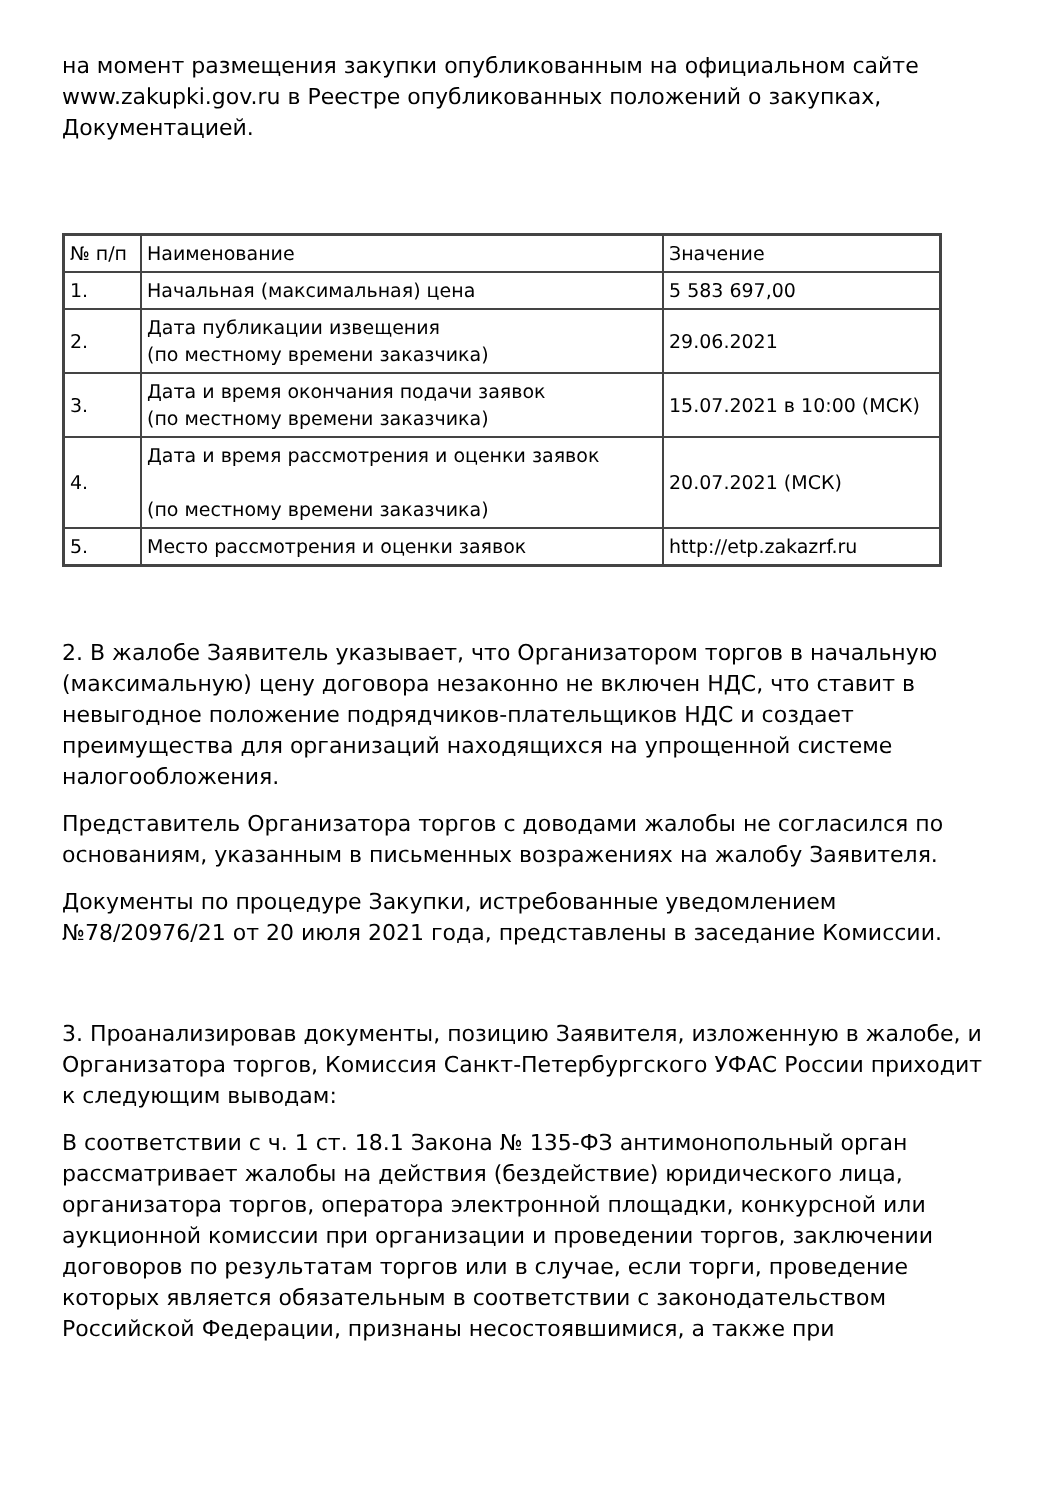на момент размещения закупки опубликованным на официальном сайте www.zakupki.gov.ru в Реестре опубликованных положений о закупках, Документацией.
| № п/п | Наименование | Значение |
| 1. | Начальная (максимальная) цена | 5 583 697,00 |
| 2. | Дата публикации извещения (по местному времени заказчика) | 29.06.2021 |
| 3. | Дата и время окончания подачи заявок (по местному времени заказчика) | 15.07.2021 в 10:00 (МСК) |
| 4. | Дата и время рассмотрения и оценки заявок (по местному времени заказчика) | 20.07.2021 (МСК) |
| 5. | Место рассмотрения и оценки заявок | http://etp.zakazrf.ru |
2. В жалобе Заявитель указывает, что Организатором торгов в начальную (максимальную) цену договора незаконно не включен НДС, что ставит в невыгодное положение подрядчиков-плательщиков НДС и создает преимущества для организаций находящихся на упрощенной системе налогообложения.
Представитель Организатора торгов с доводами жалобы не согласился по основаниям, указанным в письменных возражениях на жалобу Заявителя.
Документы по процедуре Закупки, истребованные уведомлением №78/20976/21 от 20 июля 2021 года, представлены в заседание Комиссии.
3. Проанализировав документы, позицию Заявителя, изложенную в жалобе, и Организатора торгов, Комиссия Санкт-Петербургского УФАС России приходит к следующим выводам:
В соответствии с ч. 1 ст. 18.1 Закона № 135-ФЗ антимонопольный орган рассматривает жалобы на действия (бездействие) юридического лица, организатора торгов, оператора электронной площадки, конкурсной или аукционной комиссии при организации и проведении торгов, заключении договоров по результатам торгов или в случае, если торги, проведение которых является обязательным в соответствии с законодательством Российской Федерации, признаны несостоявшимися, а также при